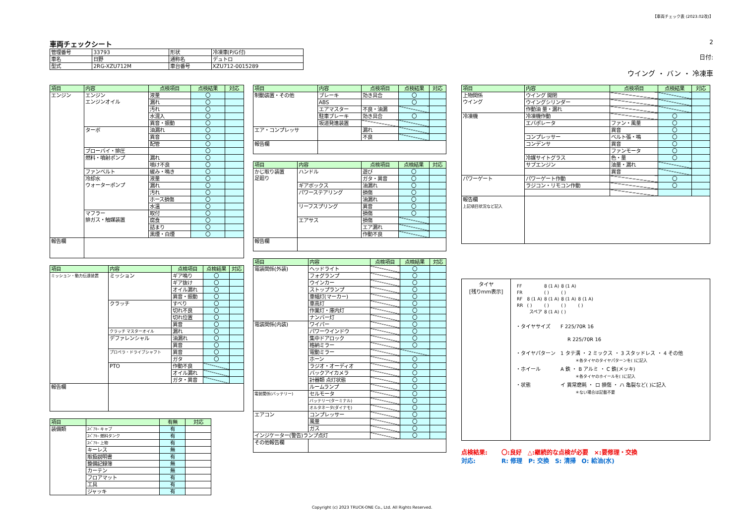【車両チェック表 (2023.02改)】
車両チェックシート
| 管理番号 | 33793 | 形状 | 冷凍車(P/G付) |
| 車名 | 日野 | 通称名 | デュトロ |
| 型式 | 2RG-XZU712M | 車台番号 | XZU712-0015289 |
2
日付:
ウイング ・ バン ・ 冷凍車
| 項目 | 内容 | 点検項目 | 点検結果 | 対応 |
| --- | --- | --- | --- | --- |
| エンジン | エンジン エンジンオイル | 液量 | 〇 | |
| | | 漏れ | 〇 | |
| | | 汚れ | 〇 | |
| | | 水混入 | 〇 | |
| | | 異音・振動 | 〇 | |
| | ターボ | 油漏れ | 〇 | |
| | | 異音 | 〇 | |
| | | 配管 | 〇 | |
| | ブローバイ・排圧 | | 〇 | |
| | 燃料・噴射ポンプ | 漏れ | 〇 | |
| | | 噴け不良 | 〇 | |
| | ファンベルト | 緩み・鳴き | 〇 | |
| | 冷却水 ウォーターポンプ | 液量 | 〇 | |
| | | 漏れ | 〇 | |
| | | 汚れ | 〇 | |
| | | ホース損傷 | 〇 | |
| | | 水温 | 〇 | |
| | マフラー 排ガス・触媒装置 | 取付 | 〇 | |
| | | 腐食 | 〇 | |
| | | 詰まり | 〇 | |
| | | 黒煙・白煙 | 〇 | |
| 報告欄 | | | | |
| 項目 | 内容 | 点検項目 | 点検結果 | 対応 |
| --- | --- | --- | --- | --- |
| ミッション・動力伝達装置 | ミッション | ギア鳴り | 〇 | |
| | | ギア抜け | 〇 | |
| | | オイル漏れ | 〇 | |
| | | 異音・振動 | 〇 | |
| | クラッチ | すべり | 〇 | |
| | | 切れ不良 | 〇 | |
| | | 切れ位置 | 〇 | |
| | | 異音 | 〇 | |
| | クラッチ マスターオイル | 漏れ | 〇 | |
| | デファレンシャル | 油漏れ | 〇 | |
| | | 異音 | 〇 | |
| | プロペラ・ドライブシャフト | 異音 | 〇 | |
| | | ガタ | 〇 | |
| | PTO | 作動不良 | | |
| | | オイル漏れ | | |
| | | ガタ・異音 | | |
| 報告欄 | | | | |
| 項目 | | 有無 | 対応 |
| --- | --- | --- | --- |
| 装備類 | ｽﾍﾟｱｷｰ キャブ | 有 | |
| | ｽﾍﾟｱｷｰ 燃料タンク | 有 | |
| | ｽﾍﾟｱｷｰ 上物 | 有 | |
| | キーレス | 無 | |
| | 取扱説明書 | 有 | |
| | 整備記録簿 | 無 | |
| | カーテン | 無 | |
| | フロアマット | 有 | |
| | 工具 | 有 | |
| | ジャッキ | 有 | |
| 項目 | 内容 | 点検項目 | 点検結果 | 対応 |
| --- | --- | --- | --- | --- |
| 制動装置・その他 | ブレーキ | 効き具合 | 〇 | |
| | ABS | | 〇 | |
| | エアマスター | 不良・油漏 | | |
| | 駐車ブレーキ | 効き具合 | 〇 | |
| | 坂道発進装置 | | | |
| エア・コンプレッサ | | 漏れ | | |
| | | 不良 | | |
| 報告欄 | | | | |
| 項目 | 内容 | 点検項目 | 点検結果 | 対応 |
| --- | --- | --- | --- | --- |
| かじ取り装置 足廻り | ハンドル | 遊び | 〇 | |
| | | ガタ・異音 | 〇 | |
| | ギアボックス | 油漏れ | 〇 | |
| | パワーステアリング | 損傷 | 〇 | |
| | | 油漏れ | 〇 | |
| | リーフスプリング | 異音 | 〇 | |
| | | 損傷 | 〇 | |
| | エアサス | 損傷 | | |
| | | エア漏れ | | |
| | | 作動不良 | | |
| 報告欄 | | | | |
| 項目 | 内容 | 点検項目 | 点検結果 | 対応 |
| --- | --- | --- | --- | --- |
| 電装関係(外装) | ヘッドライト | | 〇 | |
| | フォグランプ | | 〇 | |
| | ウインカー | | 〇 | |
| | ストップランプ | | 〇 | |
| | 車幅灯(マーカー) | | 〇 | |
| | 車高灯 | | 〇 | |
| | 作業灯・庫内灯 | | 〇 | |
| | ナンバー灯 | | 〇 | |
| 電装関係(内装) | ワイパー | | 〇 | |
| | パワーウインドウ | | 〇 | |
| | 集中ドアロック | | 〇 | |
| | 格納ミラー | | 〇 | |
| | 電動ミラー | | | |
| | ホーン | | 〇 | |
| | ラジオ・オーディオ | | 〇 | |
| | バックアイカメラ | | 〇 | |
| | 計器類 点灯状態 | | 〇 | |
| | ルームランプ | | 〇 | |
| 電装関係(バッテリー) | セルモータ | | 〇 | |
| | バッテリー(ターミナル) | | 〇 | |
| | オルタネータ(ダイナモ) | | 〇 | |
| エアコン | コンプレッサー | | 〇 | |
| | 風量 | | 〇 | |
| | ガス | | 〇 | |
| インジケーター(警告)ランプ点灯 | | | 〇 | |
| その他報告欄 | | | | |
| 項目 | 内容 | 点検項目 | 点検結果 | 対応 |
| --- | --- | --- | --- | --- |
| 上物関係 ウイング | ウイング 開閉 | | | |
| | ウイングシリンダー | | | |
| | 作動油 量・漏れ | | | |
| 冷凍機 | 冷凍機作動 | | 〇 | |
| | エバポレータ | ファン・風量 | 〇 | |
| | | 異音 | 〇 | |
| | コンプレッサー | ベルト張・鳴 | 〇 | |
| | コンデンサ | 異音 | 〇 | |
| | | ファンモータ | 〇 | |
| | 冷媒サイトグラス | 色・量 | 〇 | |
| | サブエンジン | 油量・漏れ | | |
| | | 異音 | | |
| パワーゲート | パワーゲート作動 | | 〇 | |
| | ラジコン・リモコン作動 | | 〇 | |
| 報告欄 上記項目状況など記入 | | | | |
タイヤ
[残りmm表示]
| FF | | | 8 (1 A) | 8 (1 A) | |
| FR | | | ( ) | ( ) | |
| RF | | 8 (1 A) | 8 (1 A) | 8 (1 A) | 8 (1 A) |
| RR | | ( ) | ( ) | ( ) | ( ) |
| | | スペア | 8 (1 A) | ( ) | |
・タイヤサイズ　　F 225/70R 16
R 225/70R 16
・タイヤパターン　1 タテ溝 ・ 2 ミックス ・ 3 スタッドレス ・ 4 その他
＊各タイヤのタイヤパターンを( )に記入
・ホイール　　　　A 鉄 ・ B アルミ ・ C 鉄(メッキ)
＊各タイヤのホイールを( )に記入
・状態　　　　　　イ 異常磨耗 ・ ロ 損傷 ・ ハ 亀裂など( )に記入
＊ない場合は記載不要
点検結果: 　　〇:良好　△:継続的な点検が必要　×:要修理・交換
対応: 　　　　R: 修理　P: 交換　S: 清掃　O: 給油(水)
Copyright (c) 2023 TRUCK-ONE Co., Ltd. All Rights Reserved.